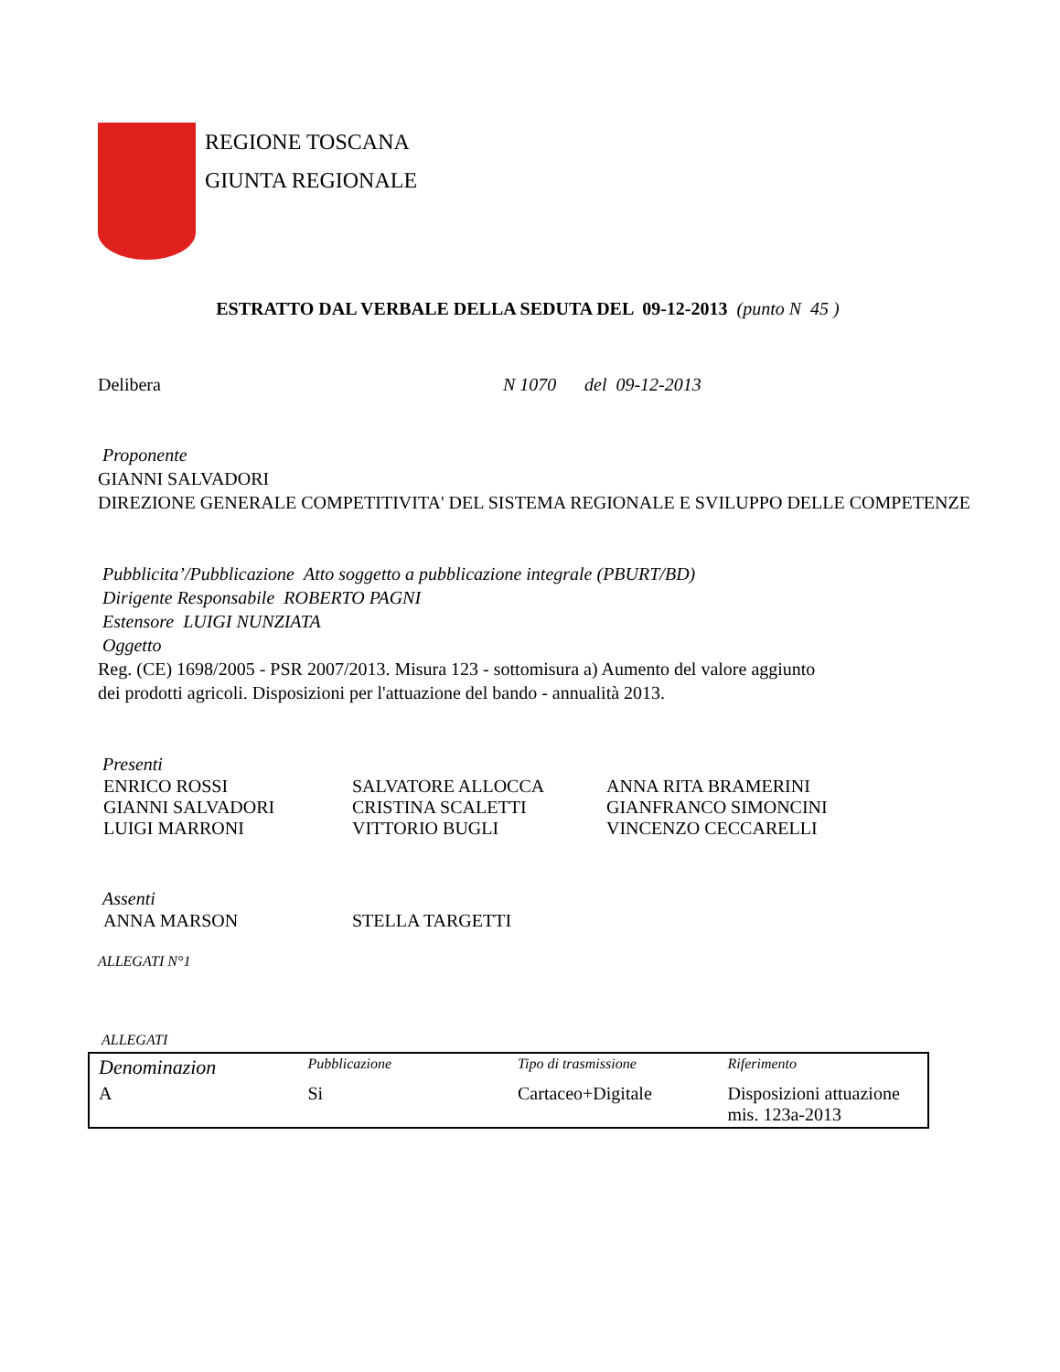REGIONE TOSCANA
GIUNTA REGIONALE
ESTRATTO DAL VERBALE DELLA SEDUTA DEL 09-12-2013 (punto N 45 )
Delibera N 1070 del 09-12-2013
Proponente
GIANNI SALVADORI
DIREZIONE GENERALE COMPETITIVITA' DEL SISTEMA REGIONALE E SVILUPPO DELLE COMPETENZE
Pubblicita’/Pubblicazione Atto soggetto a pubblicazione integrale (PBURT/BD)
Dirigente Responsabile ROBERTO PAGNI
Estensore LUIGI NUNZIATA
Oggetto
Reg. (CE) 1698/2005 - PSR 2007/2013. Misura 123 - sottomisura a) Aumento del valore aggiunto
dei prodotti agricoli. Disposizioni per l'attuazione del bando - annualità 2013.
Presenti
ENRICO ROSSI SALVATORE ALLOCCA ANNA RITA BRAMERINI
GIANNI SALVADORI CRISTINA SCALETTI GIANFRANCO SIMONCINI
LUIGI MARRONI VITTORIO BUGLI VINCENZO CECCARELLI
Assenti
ANNA MARSON STELLA TARGETTI
ALLEGATI N°1
ALLEGATI
| Denominazion | Pubblicazione | Tipo di trasmissione | Riferimento |
| A | Si | Cartaceo+Digitale | Disposizioni attuazione mis. 123a-2013 |